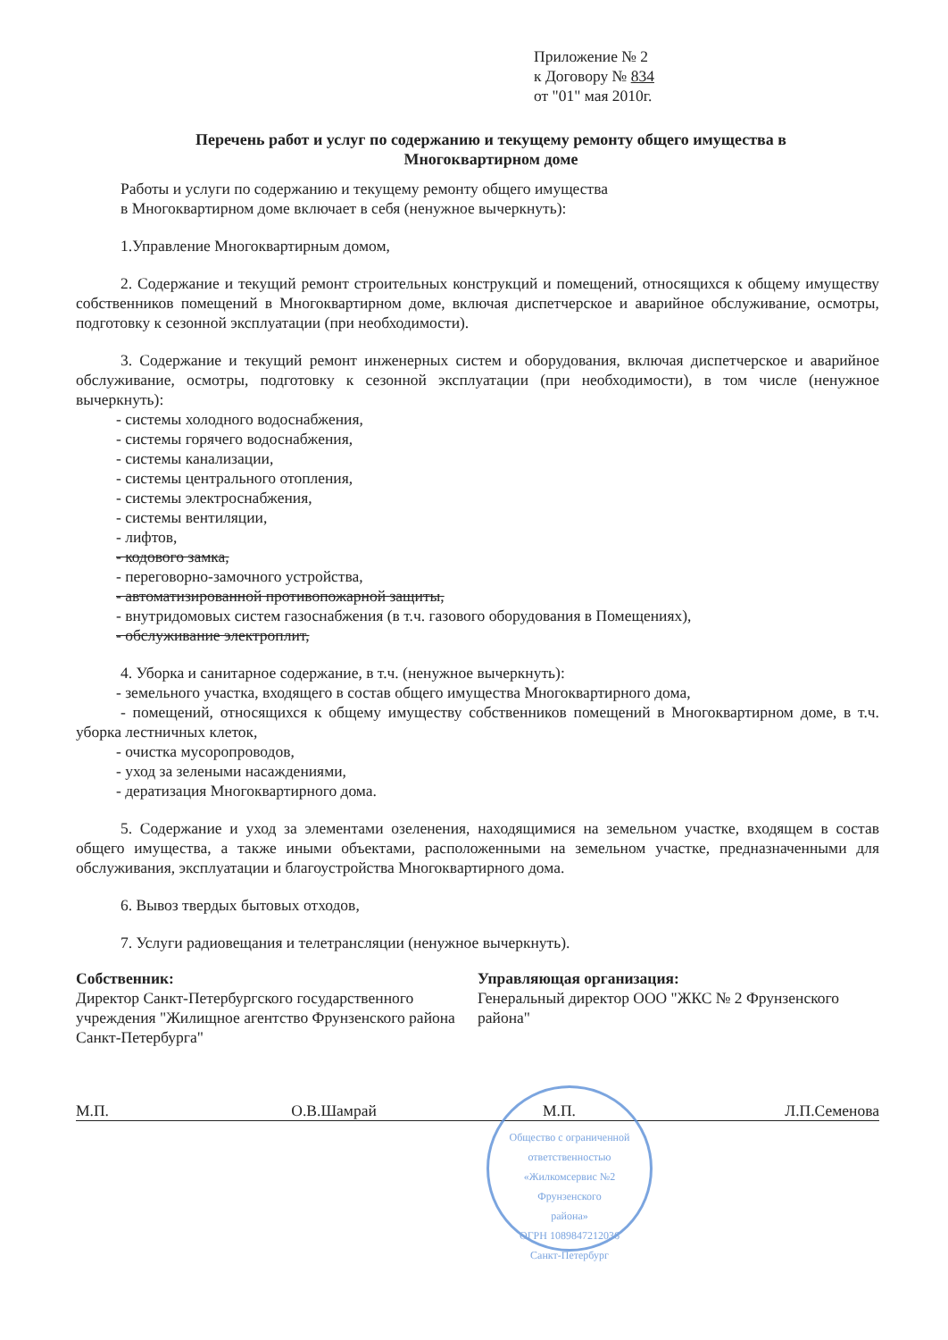Приложение № 2
к Договору № 834
от "01" мая 2010г.
Перечень работ и услуг по содержанию и текущему ремонту общего имущества в Многоквартирном доме
Работы и услуги по содержанию и текущему ремонту общего имущества
в Многоквартирном доме включает в себя (ненужное вычеркнуть):
1.Управление Многоквартирным домом,
2. Содержание и текущий ремонт строительных конструкций и помещений, относящихся к общему имуществу собственников помещений в Многоквартирном доме, включая диспетчерское и аварийное обслуживание, осмотры, подготовку к сезонной эксплуатации (при необходимости).
3. Содержание и текущий ремонт инженерных систем и оборудования, включая диспетчерское и аварийное обслуживание, осмотры, подготовку к сезонной эксплуатации (при необходимости), в том числе (ненужное вычеркнуть):
- системы холодного водоснабжения,
- системы горячего водоснабжения,
- системы канализации,
- системы центрального отопления,
- системы электроснабжения,
- системы вентиляции,
- лифтов,
- кодового замка,
- переговорно-замочного устройства,
- автоматизированной противопожарной защиты,
- внутридомовых систем газоснабжения (в т.ч. газового оборудования в Помещениях),
- обслуживание электроплит,
4. Уборка и санитарное содержание, в т.ч. (ненужное вычеркнуть):
- земельного участка, входящего в состав общего имущества Многоквартирного дома,
- помещений, относящихся к общему имуществу собственников помещений в Многоквартирном доме, в т.ч. уборка лестничных клеток,
- очистка мусоропроводов,
- уход за зелеными насаждениями,
- дератизация Многоквартирного дома.
5. Содержание и уход за элементами озеленения, находящимися на земельном участке, входящем в состав общего имущества, а также иными объектами, расположенными на земельном участке, предназначенными для обслуживания, эксплуатации и благоустройства Многоквартирного дома.
6. Вывоз твердых бытовых отходов,
7. Услуги радиовещания и телетрансляции (ненужное вычеркнуть).
Собственник:
Директор Санкт-Петербургского государственного учреждения "Жилищное агентство Фрунзенского района Санкт-Петербурга"
Управляющая организация:
Генеральный директор ООО "ЖКС № 2 Фрунзенского района"
М.П. О.В.Шамрай М.П. Л.П.Семенова
Общество с ограниченной ответственностью
«Жилкомсервис №2
Фрунзенского
района»
ОГРН 1089847212036
Санкт-Петербург